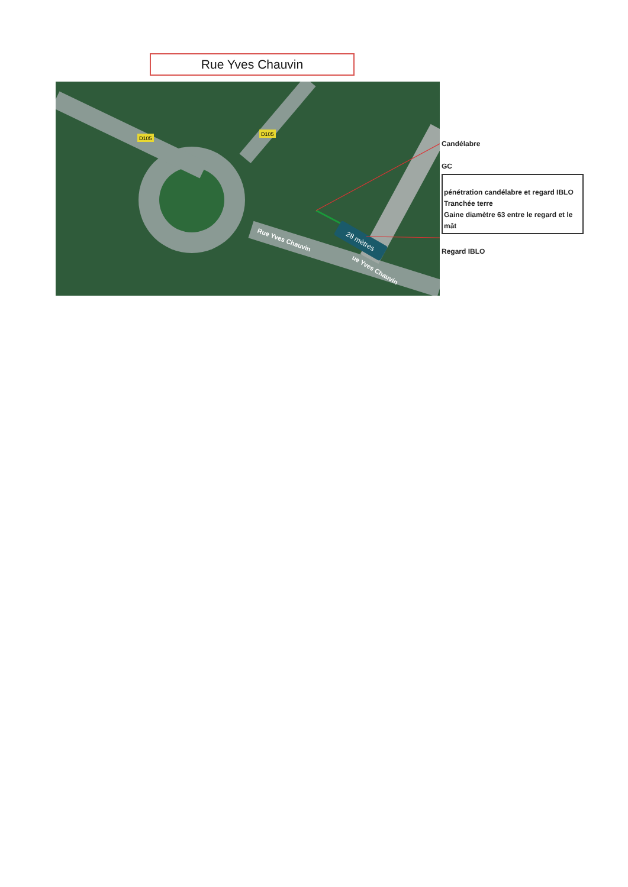Rue Yves Chauvin
D105
D105
Rue Yves Chauvin
ue Yves Chauvin
28 mètres
Candélabre
GC
pénétration candélabre et regard IBLO
Tranchée terre
Gaine diamètre 63 entre le regard et le mât
Regard IBLO